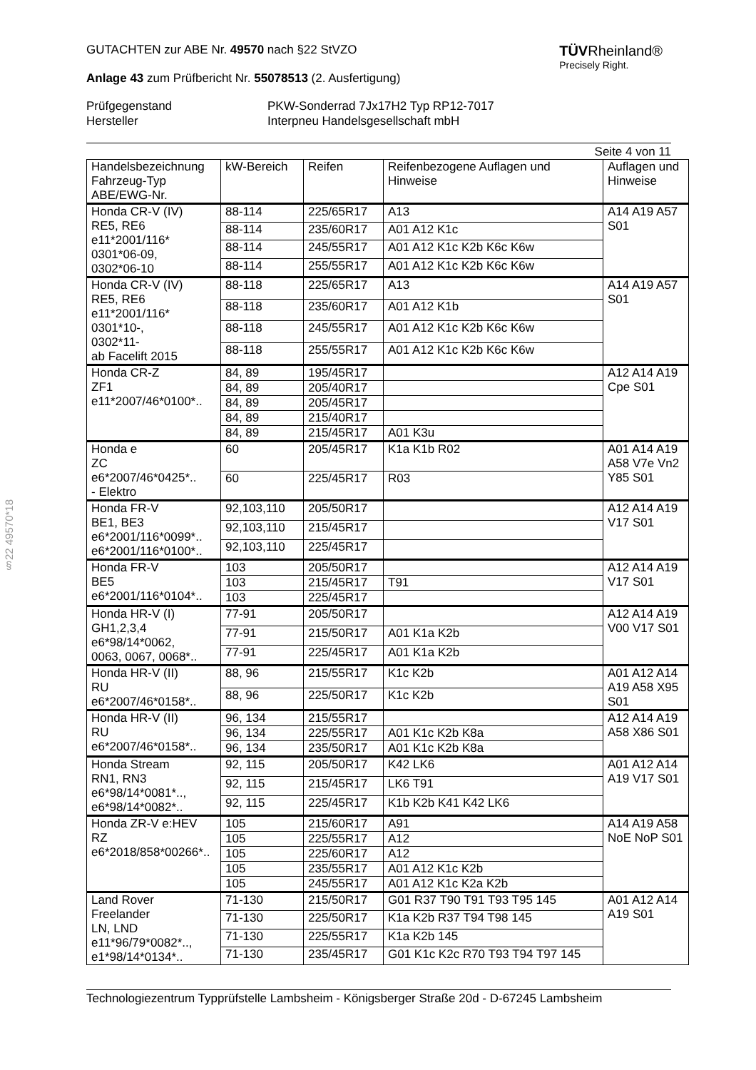§22 49570*18
TÜVRheinland®
Precisely Right.
GUTACHTEN zur ABE Nr. 49570 nach §22 StVZO
Anlage 43 zum Prüfbericht Nr. 55078513 (2. Ausfertigung)
Prüfgegenstand
Hersteller
PKW-Sonderrad 7Jx17H2 Typ RP12-7017
Interpneu Handelsgesellschaft mbH
Seite 4 von 11
| Handelsbezeichnung Fahrzeug-Typ ABE/EWG-Nr. | kW-Bereich | Reifen | Reifenbezogene Auflagen und Hinweise | Auflagen und Hinweise |
| --- | --- | --- | --- | --- |
| Honda CR-V (IV) RE5, RE6 e11*2001/116* 0301*06-09, 0302*06-10 | 88-114 | 225/65R17 | A13 | A14 A19 A57 S01 |
| | 88-114 | 235/60R17 | A01 A12 K1c | |
| | 88-114 | 245/55R17 | A01 A12 K1c K2b K6c K6w | |
| | 88-114 | 255/55R17 | A01 A12 K1c K2b K6c K6w | |
| Honda CR-V (IV) RE5, RE6 e11*2001/116* 0301*10-, 0302*11- ab Facelift 2015 | 88-118 | 225/65R17 | A13 | A14 A19 A57 S01 |
| | 88-118 | 235/60R17 | A01 A12 K1b | |
| | 88-118 | 245/55R17 | A01 A12 K1c K2b K6c K6w | |
| | 88-118 | 255/55R17 | A01 A12 K1c K2b K6c K6w | |
| Honda CR-Z ZF1 e11*2007/46*0100*.. | 84, 89 | 195/45R17 | | A12 A14 A19 Cpe S01 |
| | 84, 89 | 205/40R17 | | |
| | 84, 89 | 205/45R17 | | |
| | 84, 89 | 215/40R17 | | |
| | 84, 89 | 215/45R17 | A01 K3u | |
| Honda e ZC e6*2007/46*0425*.. - Elektro | 60 | 205/45R17 | K1a K1b R02 | A01 A14 A19 A58 V7e Vn2 Y85 S01 |
| | 60 | 225/45R17 | R03 | |
| Honda FR-V BE1, BE3 e6*2001/116*0099*.. e6*2001/116*0100*.. | 92,103,110 | 205/50R17 | | A12 A14 A19 V17 S01 |
| | 92,103,110 | 215/45R17 | | |
| | 92,103,110 | 225/45R17 | | |
| Honda FR-V BE5 e6*2001/116*0104*.. | 103 | 205/50R17 | | A12 A14 A19 V17 S01 |
| | 103 | 215/45R17 | T91 | |
| | 103 | 225/45R17 | | |
| Honda HR-V (I) GH1,2,3,4 e6*98/14*0062, 0063, 0067, 0068*.. | 77-91 | 205/50R17 | | A12 A14 A19 V00 V17 S01 |
| | 77-91 | 215/50R17 | A01 K1a K2b | |
| | 77-91 | 225/45R17 | A01 K1a K2b | |
| Honda HR-V (II) RU e6*2007/46*0158*.. | 88, 96 | 215/55R17 | K1c K2b | A01 A12 A14 A19 A58 X95 S01 |
| | 88, 96 | 225/50R17 | K1c K2b | |
| Honda HR-V (II) RU e6*2007/46*0158*.. | 96, 134 | 215/55R17 | | A12 A14 A19 A58 X86 S01 |
| | 96, 134 | 225/55R17 | A01 K1c K2b K8a | |
| | 96, 134 | 235/50R17 | A01 K1c K2b K8a | |
| Honda Stream RN1, RN3 e6*98/14*0081*.., e6*98/14*0082*.. | 92, 115 | 205/50R17 | K42 LK6 | A01 A12 A14 A19 V17 S01 |
| | 92, 115 | 215/45R17 | LK6 T91 | |
| | 92, 115 | 225/45R17 | K1b K2b K41 K42 LK6 | |
| Honda ZR-V e:HEV RZ e6*2018/858*00266*.. | 105 | 215/60R17 | A91 | A14 A19 A58 NoE NoP S01 |
| | 105 | 225/55R17 | A12 | |
| | 105 | 225/60R17 | A12 | |
| | 105 | 235/55R17 | A01 A12 K1c K2b | |
| | 105 | 245/55R17 | A01 A12 K1c K2a K2b | |
| Land Rover Freelander LN, LND e11*96/79*0082*.., e1*98/14*0134*.. | 71-130 | 215/50R17 | G01 R37 T90 T91 T93 T95 145 | A01 A12 A14 A19 S01 |
| | 71-130 | 225/50R17 | K1a K2b R37 T94 T98 145 | |
| | 71-130 | 225/55R17 | K1a K2b 145 | |
| | 71-130 | 235/45R17 | G01 K1c K2c R70 T93 T94 T97 145 | |
Technologiezentrum Typprüfstelle Lambsheim - Königsberger Straße 20d - D-67245 Lambsheim